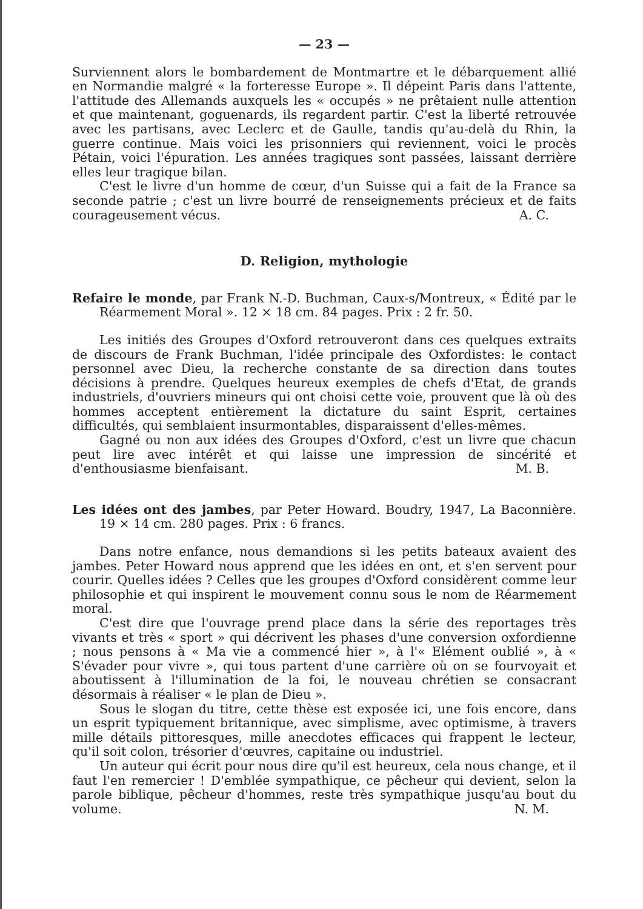— 23 —
Surviennent alors le bombardement de Montmartre et le débarquement allié en Normandie malgré « la forteresse Europe ». Il dépeint Paris dans l'attente, l'attitude des Allemands auxquels les « occupés » ne prêtaient nulle attention et que maintenant, goguenards, ils regardent partir. C'est la liberté retrouvée avec les partisans, avec Leclerc et de Gaulle, tandis qu'au-delà du Rhin, la guerre continue. Mais voici les prisonniers qui reviennent, voici le procès Pétain, voici l'épuration. Les années tragiques sont passées, laissant derrière elles leur tragique bilan.
C'est le livre d'un homme de cœur, d'un Suisse qui a fait de la France sa seconde patrie ; c'est un livre bourré de renseignements précieux et de faits courageusement vécus. A. C.
D. Religion, mythologie
Refaire le monde, par Frank N.-D. Buchman, Caux-s/Montreux, « Édité par le Réarmement Moral ». 12 × 18 cm. 84 pages. Prix : 2 fr. 50.
Les initiés des Groupes d'Oxford retrouveront dans ces quelques extraits de discours de Frank Buchman, l'idée principale des Oxfordistes: le contact personnel avec Dieu, la recherche constante de sa direction dans toutes décisions à prendre. Quelques heureux exemples de chefs d'Etat, de grands industriels, d'ouvriers mineurs qui ont choisi cette voie, prouvent que là où des hommes acceptent entièrement la dictature du saint Esprit, certaines difficultés, qui semblaient insurmontables, disparaissent d'elles-mêmes.
Gagné ou non aux idées des Groupes d'Oxford, c'est un livre que chacun peut lire avec intérêt et qui laisse une impression de sincérité et d'enthousiasme bienfaisant. M. B.
Les idées ont des jambes, par Peter Howard. Boudry, 1947, La Baconnière. 19 × 14 cm. 280 pages. Prix : 6 francs.
Dans notre enfance, nous demandions si les petits bateaux avaient des jambes. Peter Howard nous apprend que les idées en ont, et s'en servent pour courir. Quelles idées ? Celles que les groupes d'Oxford considèrent comme leur philosophie et qui inspirent le mouvement connu sous le nom de Réarmement moral.
C'est dire que l'ouvrage prend place dans la série des reportages très vivants et très « sport » qui décrivent les phases d'une conversion oxfordienne ; nous pensons à « Ma vie a commencé hier », à l'« Elément oublié », à « S'évader pour vivre », qui tous partent d'une carrière où on se fourvoyait et aboutissent à l'illumination de la foi, le nouveau chrétien se consacrant désormais à réaliser « le plan de Dieu ».
Sous le slogan du titre, cette thèse est exposée ici, une fois encore, dans un esprit typiquement britannique, avec simplisme, avec optimisme, à travers mille détails pittoresques, mille anecdotes efficaces qui frappent le lecteur, qu'il soit colon, trésorier d'œuvres, capitaine ou industriel.
Un auteur qui écrit pour nous dire qu'il est heureux, cela nous change, et il faut l'en remercier ! D'emblée sympathique, ce pêcheur qui devient, selon la parole biblique, pêcheur d'hommes, reste très sympathique jusqu'au bout du volume. N. M.